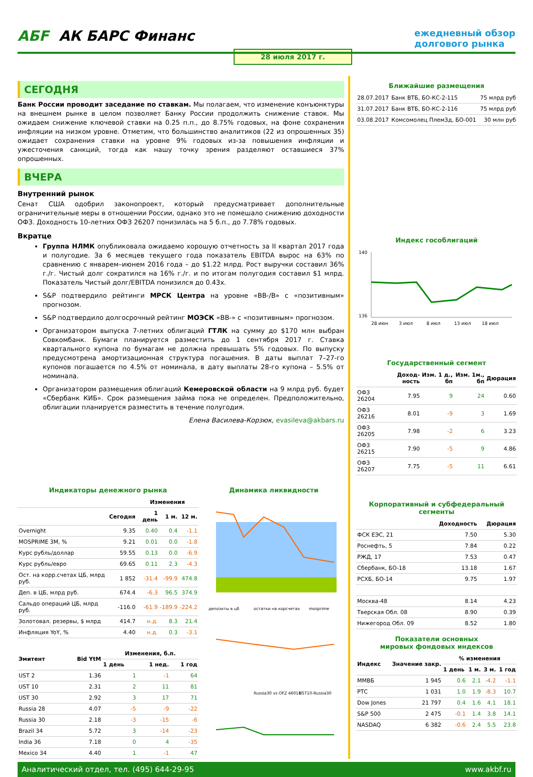АБF АК БАРС Финанс
ежедневный обзор
долгового рынка
28 июля 2017 г.
СЕГОДНЯ
Банк России проводит заседание по ставкам. Мы полагаем, что изменение конъюнктуры на внешнем рынке в целом позволяет Банку России продолжить снижение ставок. Мы ожидаем снижение ключевой ставки на 0.25 п.п., до 8.75% годовых, на фоне сохранения инфляции на низком уровне. Отметим, что большинство аналитиков (22 из опрошенных 35) ожидает сохранения ставки на уровне 9% годовых из-за повышения инфляции и ужесточения санкций, тогда как нашу точку зрения разделяют оставшиеся 37% опрошенных.
ВЧЕРА
Внутренний рынок
Сенат США одобрил законопроект, который предусматривает дополнительные ограничительные меры в отношении России, однако это не помешало снижению доходности ОФЗ. Доходность 10-летних ОФЗ 26207 понизилась на 5 б.п., до 7.78% годовых.
Вкратце
Группа НЛМК опубликовала ожидаемо хорошую отчетность за II квартал 2017 года и полугодие. За 6 месяцев текущего года показатель EBITDA вырос на 63% по сравнению с январем–июнем 2016 года – до $1.22 млрд. Рост выручки составил 36% г./г. Чистый долг сократился на 16% г./г. и по итогам полугодия составил $1 млрд. Показатель Чистый долг/EBITDA понизился до 0.43x.
S&P подтвердило рейтинги МРСК Центра на уровне «BB-/B» с «позитивным» прогнозом.
S&P подтвердило долгосрочный рейтинг МОЭСК «BB-» с «позитивным» прогнозом.
Организатором выпуска 7-летних облигаций ГТЛК на сумму до $170 млн выбран Совкомбанк. Бумаги планируется разместить до 1 сентября 2017 г. Ставка квартального купона по бумагам не должна превышать 5% годовых. По выпуску предусмотрена амортизационная структура погашения. В даты выплат 7–27-го купонов погашается по 4.5% от номинала, в дату выплаты 28-го купона – 5.5% от номинала.
Организатором размещения облигаций Кемеровской области на 9 млрд руб. будет «Сбербанк КИБ». Срок размещения займа пока не определен. Предположительно, облигации планируется разместить в течение полугодия.
Елена Василева-Корзюк, evasileva@akbars.ru
Индикаторы денежного рынка
| | | Изменения | | |
| --- | --- | --- | --- | --- |
| | Сегодня | 1 день | 1 м. | 12 м. |
| Overnight | 9.35 | 0.40 | 0.4 | -1.1 |
| MOSPRIME 3M, % | 9.21 | 0.01 | 0.0 | -1.8 |
| Курс рубль/доллар | 59.55 | 0.13 | 0.0 | -6.9 |
| Курс рубль/евро | 69.65 | 0.11 | 2.3 | -4.3 |
| Ост. на корр.счетах ЦБ, млрд руб. | 1 852 | -31.4 | -99.9 | 474.8 |
| Деп. в ЦБ, млрд руб. | 674.4 | -6.3 | 96.5 | 374.9 |
| Сальдо операций ЦБ, млрд руб. | -116.0 | -61.9 | -189.9 | -224.2 |
| Золотовал. резервы, $ млрд | 414.7 | н.д. | 8.3 | 21.4 |
| Инфляция YoY, % | 4.40 | н.д. | 0.3 | -3.1 |
| Эмитент | Bid YtM | Изменения, б.п. | | |
| --- | --- | --- | --- | --- |
| | | 1 день | 1 нед. | 1 год |
| UST 2 | 1.36 | 1 | -1 | 64 |
| UST 10 | 2.31 | 2 | 11 | 81 |
| UST 30 | 2.92 | 3 | 17 | 71 |
| Russia 28 | 4.07 | -5 | -9 | -22 |
| Russia 30 | 2.18 | -3 | -15 | -6 |
| Brazil 34 | 5.72 | 3 | -14 | -23 |
| India 36 | 7.18 | 0 | 4 | -35 |
| Mexico 34 | 4.40 | 1 | -1 | 47 |
Динамика ликвидности
депозиты в цб
остатки на корсчетах
mosprime
Russia30 vs OFZ 46018
UST10-Russia30
Ближайшие размещения
| 28.07.2017 | Банк ВТБ, БО-КС-2-115 | 75 млрд руб |
| 31.07.2017 | Банк ВТБ, БО-КС-2-116 | 75 млрд руб |
| 03.08.2017 | Комсомолец ПлемЗд, БО-001 | 30 млн руб |
Индекс гособлигаций
140
136
28 июн
3 июл
8 июл
13 июл
18 июл
Государственный сегмент
| | Доход-ность | Изм. 1 д., бп | Изм. 1м., бп | Дюрация |
| --- | --- | --- | --- | --- |
| ОФЗ 26204 | 7.95 | 9 | 24 | 0.60 |
| ОФЗ 26216 | 8.01 | -9 | 3 | 1.69 |
| ОФЗ 26205 | 7.98 | -2 | 6 | 3.23 |
| ОФЗ 26215 | 7.90 | -5 | 9 | 4.86 |
| ОФЗ 26207 | 7.75 | -5 | 11 | 6.61 |
Корпоративный и субфедеральный сегменты
| | Доходность | Дюрация |
| --- | --- | --- |
| ФСК ЕЭС, 21 | 7.50 | 5.30 |
| Роснефть, 5 | 7.84 | 0.22 |
| РЖД, 17 | 7.53 | 0.47 |
| Сбербанк, БО-18 | 13.18 | 1.67 |
| РСХБ, БО-14 | 9.75 | 1.97 |
| Москва-48 | 8.14 | 4.23 |
| Тверская Обл. 08 | 8.90 | 0.39 |
| Нижегород Обл. 09 | 8.52 | 1.80 |
Показатели основных
мировых фондовых индексов
| Индекс | Значение закр. | % изменения | | | |
| --- | --- | --- | --- | --- | --- |
| | | 1 день | 1 м. | 3 м. | 1 год |
| ММВБ | 1 945 | 0.6 | 2.1 | -4.2 | -1.1 |
| РТС | 1 031 | 1.0 | 1.9 | -8.3 | 10.7 |
| Dow Jones | 21 797 | 0.4 | 1.6 | 4.1 | 18.1 |
| S&P 500 | 2 475 | -0.1 | 1.4 | 3.8 | 14.1 |
| NASDAQ | 6 382 | -0.6 | 2.4 | 5.5 | 23.8 |
Аналитический отдел, тел. (495) 644-29-95 www.akbf.ru